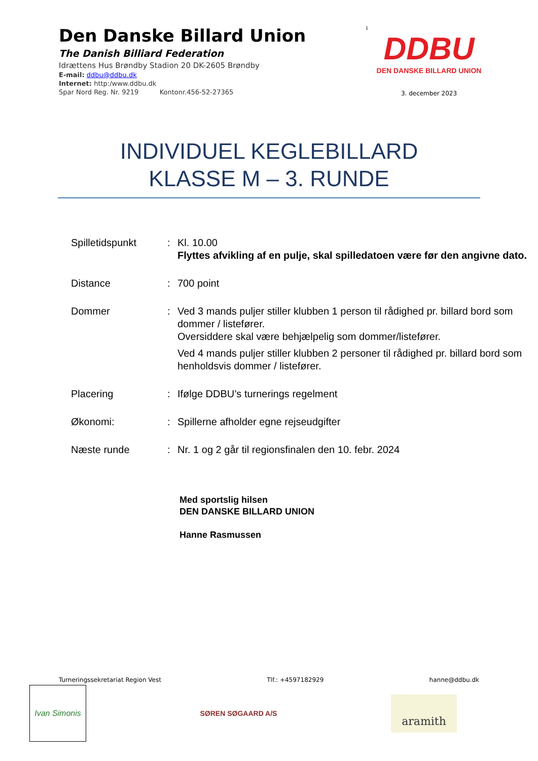Den Danske Billard Union
The Danish Billiard Federation
Idrættens Hus Brøndby Stadion 20 DK-2605 Brøndby
E-mail: ddbu@ddbu.dk
Internet: http:/www.ddbu.dk
Spar Nord Reg. Nr. 9219 Kontonr.456-52-27365
1
DDBU
DEN DANSKE BILLARD UNION
3. december 2023
INDIVIDUEL KEGLEBILLARD
KLASSE M – 3. RUNDE
| Spilletidspunkt | : | Kl. 10.00 Flyttes afvikling af en pulje, skal spilledatoen være før den angivne dato. |
| Distance | : | 700 point |
| Dommer | : | Ved 3 mands puljer stiller klubben 1 person til rådighed pr. billard bord som dommer / listefører. Oversiddere skal være behjælpelig som dommer/listefører. Ved 4 mands puljer stiller klubben 2 personer til rådighed pr. billard bord som henholdsvis dommer / listefører. |
| Placering | : | Ifølge DDBU’s turnerings regelment |
| Økonomi: | : | Spillerne afholder egne rejseudgifter |
| Næste runde | : | Nr. 1 og 2 går til regionsfinalen den 10. febr. 2024 |
Med sportslig hilsen
DEN DANSKE BILLARD UNION
Hanne Rasmussen
Turneringssekretariat Region Vest Tlf.: +4597182929 hanne@ddbu.dk
Ivan Simonis
SØREN SØGAARD A/S
aramith